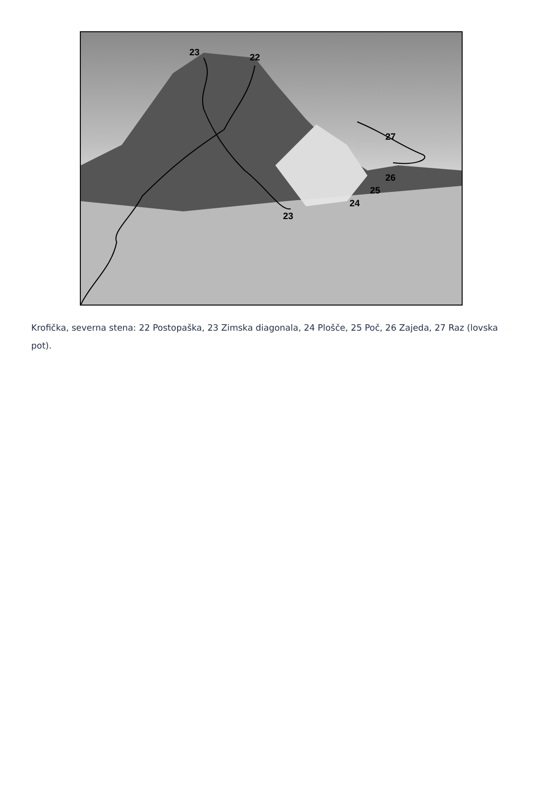23
22
27
26
25
24
23
Krofička, severna stena: 22 Postopaška, 23 Zimska diagonala, 24 Plošče, 25 Poč, 26 Zajeda, 27 Raz (lovska pot).